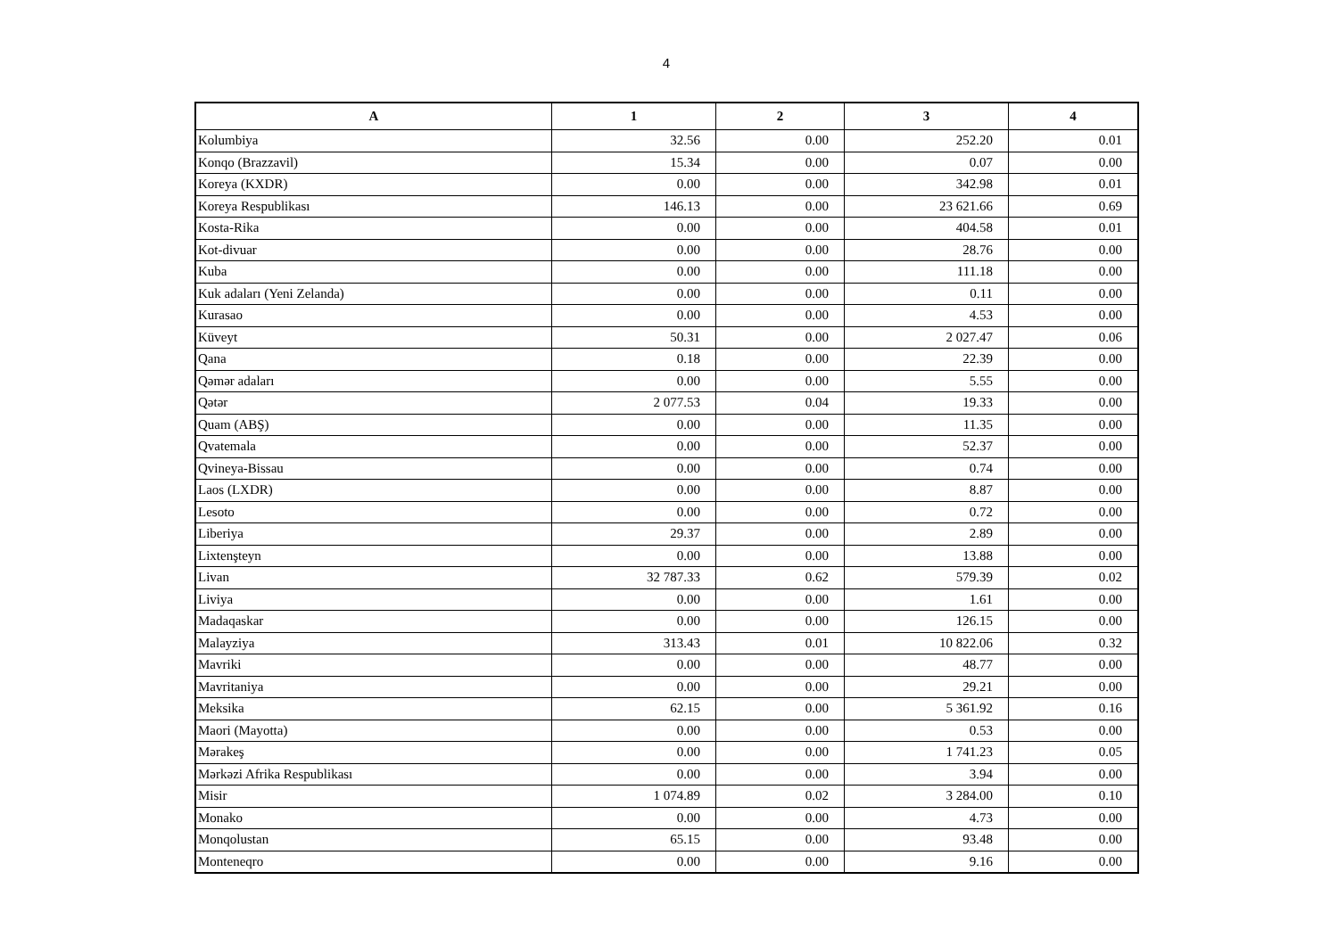4
| A | 1 | 2 | 3 | 4 |
| --- | --- | --- | --- | --- |
| Kolumbiya | 32.56 | 0.00 | 252.20 | 0.01 |
| Konqo (Brazzavil) | 15.34 | 0.00 | 0.07 | 0.00 |
| Koreya (KXDR) | 0.00 | 0.00 | 342.98 | 0.01 |
| Koreya Respublikası | 146.13 | 0.00 | 23 621.66 | 0.69 |
| Kosta-Rika | 0.00 | 0.00 | 404.58 | 0.01 |
| Kot-divuar | 0.00 | 0.00 | 28.76 | 0.00 |
| Kuba | 0.00 | 0.00 | 111.18 | 0.00 |
| Kuk adaları (Yeni Zelanda) | 0.00 | 0.00 | 0.11 | 0.00 |
| Kurasao | 0.00 | 0.00 | 4.53 | 0.00 |
| Küveyt | 50.31 | 0.00 | 2 027.47 | 0.06 |
| Qana | 0.18 | 0.00 | 22.39 | 0.00 |
| Qəmər adaları | 0.00 | 0.00 | 5.55 | 0.00 |
| Qətər | 2 077.53 | 0.04 | 19.33 | 0.00 |
| Quam (ABŞ) | 0.00 | 0.00 | 11.35 | 0.00 |
| Qvatemala | 0.00 | 0.00 | 52.37 | 0.00 |
| Qvineya-Bissau | 0.00 | 0.00 | 0.74 | 0.00 |
| Laos (LXDR) | 0.00 | 0.00 | 8.87 | 0.00 |
| Lesoto | 0.00 | 0.00 | 0.72 | 0.00 |
| Liberiya | 29.37 | 0.00 | 2.89 | 0.00 |
| Lixtenşteyn | 0.00 | 0.00 | 13.88 | 0.00 |
| Livan | 32 787.33 | 0.62 | 579.39 | 0.02 |
| Liviya | 0.00 | 0.00 | 1.61 | 0.00 |
| Madaqaskar | 0.00 | 0.00 | 126.15 | 0.00 |
| Malayziya | 313.43 | 0.01 | 10 822.06 | 0.32 |
| Mavriki | 0.00 | 0.00 | 48.77 | 0.00 |
| Mavritaniya | 0.00 | 0.00 | 29.21 | 0.00 |
| Meksika | 62.15 | 0.00 | 5 361.92 | 0.16 |
| Maori (Mayotta) | 0.00 | 0.00 | 0.53 | 0.00 |
| Mərakeş | 0.00 | 0.00 | 1 741.23 | 0.05 |
| Mərkəzi Afrika Respublikası | 0.00 | 0.00 | 3.94 | 0.00 |
| Misir | 1 074.89 | 0.02 | 3 284.00 | 0.10 |
| Monako | 0.00 | 0.00 | 4.73 | 0.00 |
| Monqolustan | 65.15 | 0.00 | 93.48 | 0.00 |
| Monteneqro | 0.00 | 0.00 | 9.16 | 0.00 |